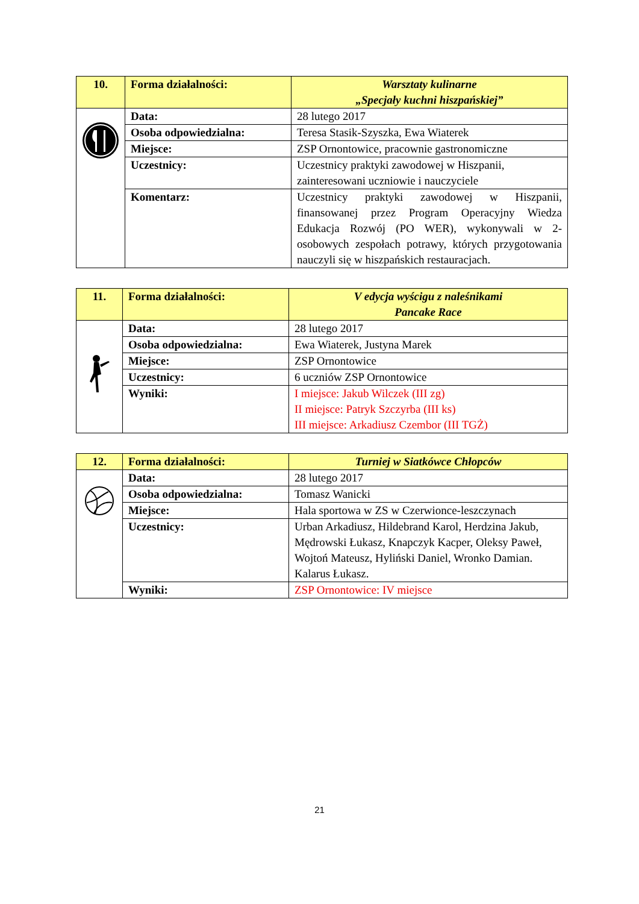| 10. | Forma działalności: | Warsztaty kulinarne „Specjały kuchni hiszpańskiej” |
| | Data: | 28 lutego 2017 |
| | Osoba odpowiedzialna: | Teresa Stasik-Szyszka, Ewa Wiaterek |
| | Miejsce: | ZSP Ornontowice, pracownie gastronomiczne |
| | Uczestnicy: | Uczestnicy praktyki zawodowej w Hiszpanii, zainteresowani uczniowie i nauczyciele |
| | Komentarz: | Uczestnicy praktyki zawodowej w Hiszpanii, finansowanej przez Program Operacyjny Wiedza Edukacja Rozwój (PO WER), wykonywali w 2-osobowych zespołach potrawy, których przygotowania nauczyli się w hiszpańskich restauracjach. |
| 11. | Forma działalności: | V edycja wyścigu z naleśnikami Pancake Race |
| | Data: | 28 lutego 2017 |
| | Osoba odpowiedzialna: | Ewa Wiaterek, Justyna Marek |
| | Miejsce: | ZSP Ornontowice |
| | Uczestnicy: | 6 uczniów ZSP Ornontowice |
| | Wyniki: | I miejsce: Jakub Wilczek (III zg) II miejsce: Patryk Szczyrba (III ks) III miejsce: Arkadiusz Czembor (III TGŻ) |
| 12. | Forma działalności: | Turniej w Siatkówce Chłopców |
| | Data: | 28 lutego 2017 |
| | Osoba odpowiedzialna: | Tomasz Wanicki |
| | Miejsce: | Hala sportowa w ZS w Czerwionce-leszczynach |
| | Uczestnicy: | Urban Arkadiusz, Hildebrand Karol, Herdzina Jakub, Mędrowski Łukasz, Knapczyk Kacper, Oleksy Paweł, Wojtoń Mateusz, Hyliński Daniel, Wronko Damian. Kalarus Łukasz. |
| | Wyniki: | ZSP Ornontowice: IV miejsce |
21